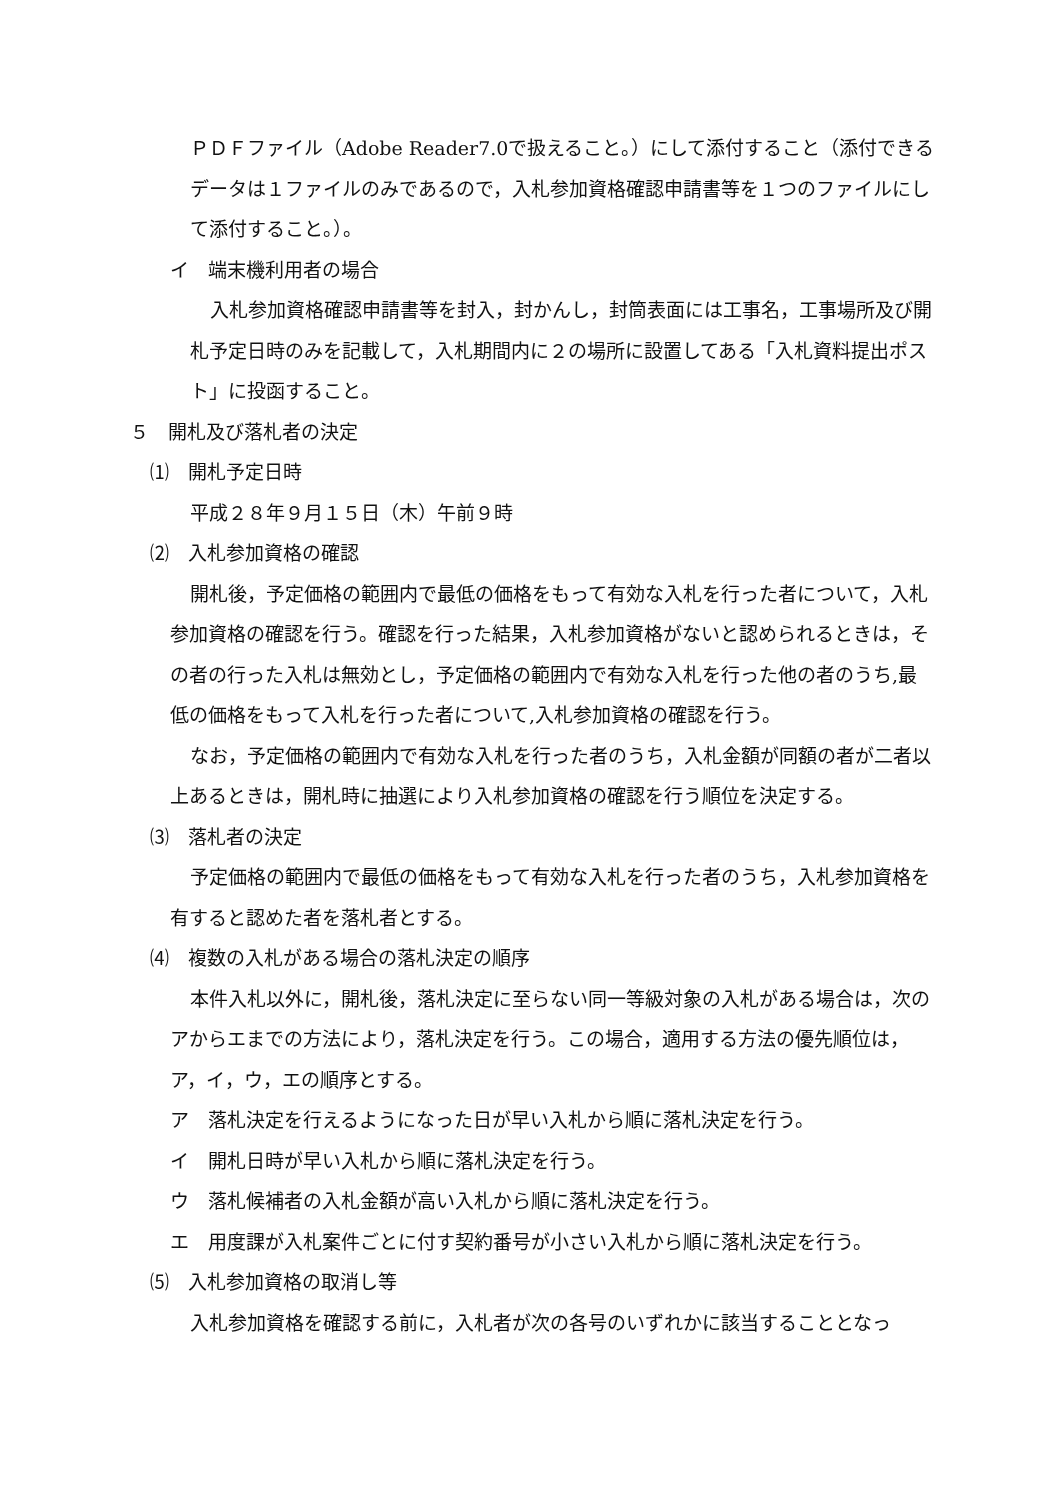ＰＤＦファイル（Adobe Reader7.0で扱えること。）にして添付すること（添付できるデータは１ファイルのみであるので，入札参加資格確認申請書等を１つのファイルにして添付すること。）。
イ　端末機利用者の場合
入札参加資格確認申請書等を封入，封かんし，封筒表面には工事名，工事場所及び開札予定日時のみを記載して，入札期間内に２の場所に設置してある「入札資料提出ポスト」に投函すること。
５　開札及び落札者の決定
⑴　開札予定日時
平成２８年９月１５日（木）午前９時
⑵　入札参加資格の確認
開札後，予定価格の範囲内で最低の価格をもって有効な入札を行った者について，入札参加資格の確認を行う。確認を行った結果，入札参加資格がないと認められるときは，その者の行った入札は無効とし，予定価格の範囲内で有効な入札を行った他の者のうち,最低の価格をもって入札を行った者について,入札参加資格の確認を行う。
なお，予定価格の範囲内で有効な入札を行った者のうち，入札金額が同額の者が二者以上あるときは，開札時に抽選により入札参加資格の確認を行う順位を決定する。
⑶　落札者の決定
予定価格の範囲内で最低の価格をもって有効な入札を行った者のうち，入札参加資格を有すると認めた者を落札者とする。
⑷　複数の入札がある場合の落札決定の順序
本件入札以外に，開札後，落札決定に至らない同一等級対象の入札がある場合は，次のアからエまでの方法により，落札決定を行う。この場合，適用する方法の優先順位は，ア，イ，ウ，エの順序とする。
ア　落札決定を行えるようになった日が早い入札から順に落札決定を行う。
イ　開札日時が早い入札から順に落札決定を行う。
ウ　落札候補者の入札金額が高い入札から順に落札決定を行う。
エ　用度課が入札案件ごとに付す契約番号が小さい入札から順に落札決定を行う。
⑸　入札参加資格の取消し等
入札参加資格を確認する前に，入札者が次の各号のいずれかに該当することとなっ